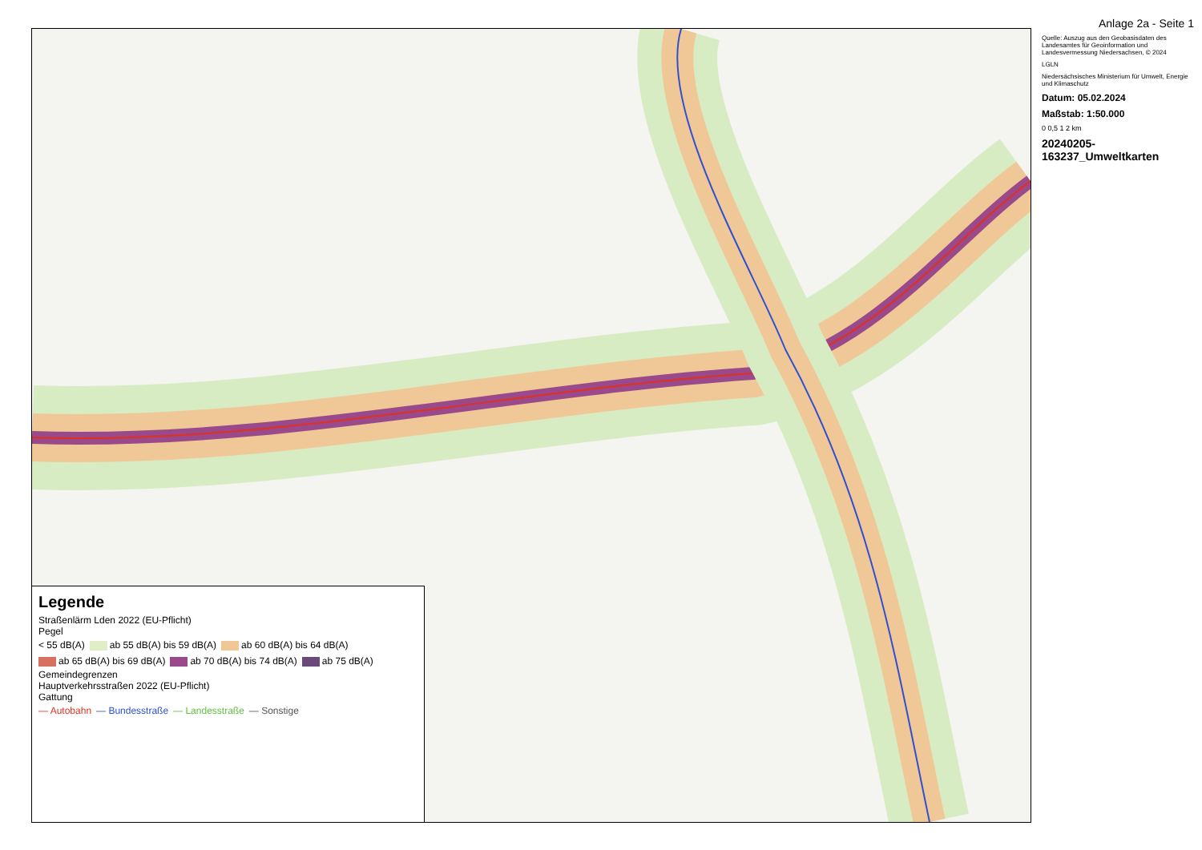Legende
Straßenlärm Lden 2022 (EU-Pflicht)
Pegel
< 55 dB(A) ab 55 dB(A) bis 59 dB(A) ab 60 dB(A) bis 64 dB(A) ab 65 dB(A) bis 69 dB(A) ab 70 dB(A) bis 74 dB(A) ab 75 dB(A)
Gemeindegrenzen
Hauptverkehrsstraßen 2022 (EU-Pflicht)
Gattung
— Autobahn — Bundesstraße — Landesstraße — Sonstige
Anlage 2a - Seite 1
Quelle: Auszug aus den Geobasisdaten des Landesamtes für Geoinformation und Landesvermessung Niedersachsen, © 2024
LGLN
Niedersächsisches Ministerium für Umwelt, Energie und Klimaschutz
Datum: 05.02.2024
Maßstab: 1:50.000
0 0,5 1 2 km
20240205-163237_Umweltkarten